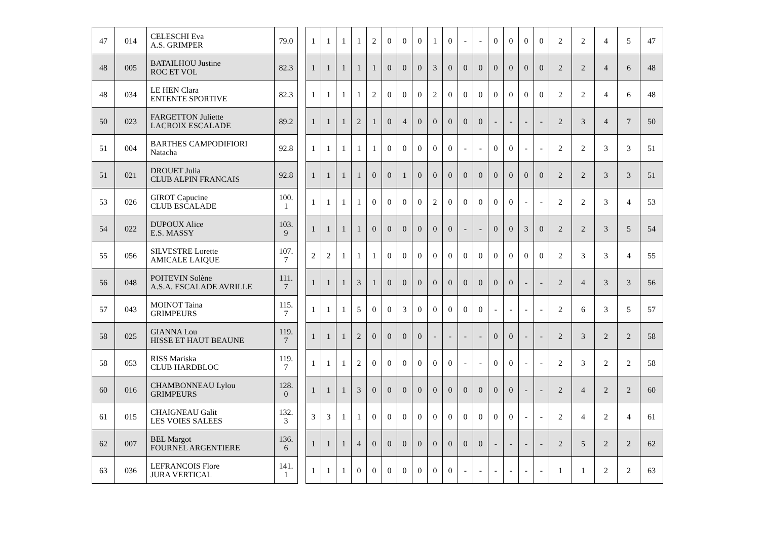| 47 | 014 | CELESCHI Eva A.S. GRIMPER | 79.0 |
| 48 | 005 | BATAILHOU Justine ROC ET VOL | 82.3 |
| 48 | 034 | LE HEN Clara ENTENTE SPORTIVE | 82.3 |
| 50 | 023 | FARGETTON Juliette LACROIX ESCALADE | 89.2 |
| 51 | 004 | BARTHES CAMPODIFIORI Natacha | 92.8 |
| 51 | 021 | DROUET Julia CLUB ALPIN FRANCAIS | 92.8 |
| 53 | 026 | GIROT Capucine CLUB ESCALADE | 100. 1 |
| 54 | 022 | DUPOUX Alice E.S. MASSY | 103. 9 |
| 55 | 056 | SILVESTRE Lorette AMICALE LAIQUE | 107. 7 |
| 56 | 048 | POITEVIN Solène A.S.A. ESCALADE AVRILLE | 111. 7 |
| 57 | 043 | MOINOT Taina GRIMPEURS | 115. 7 |
| 58 | 025 | GIANNA Lou HISSE ET HAUT BEAUNE | 119. 7 |
| 58 | 053 | RISS Mariska CLUB HARDBLOC | 119. 7 |
| 60 | 016 | CHAMBONNEAU Lylou GRIMPEURS | 128. 0 |
| 61 | 015 | CHAIGNEAU Galit LES VOIES SALEES | 132. 3 |
| 62 | 007 | BEL Margot FOURNEL ARGENTIERE | 136. 6 |
| 63 | 036 | LEFRANCOIS Flore JURA VERTICAL | 141. 1 |
| 1 | 1 | 1 | 1 | 2 | 0 | 0 | 0 | 1 | 0 | - | - | 0 | 0 | 0 | 0 | 2 | 2 | 4 | 5 | 47 |
| 1 | 1 | 1 | 1 | 1 | 0 | 0 | 0 | 3 | 0 | 0 | 0 | 0 | 0 | 0 | 0 | 2 | 2 | 4 | 6 | 48 |
| 1 | 1 | 1 | 1 | 2 | 0 | 0 | 0 | 2 | 0 | 0 | 0 | 0 | 0 | 0 | 0 | 2 | 2 | 4 | 6 | 48 |
| 1 | 1 | 1 | 2 | 1 | 0 | 4 | 0 | 0 | 0 | 0 | 0 | - | - | - | - | 2 | 3 | 4 | 7 | 50 |
| 1 | 1 | 1 | 1 | 1 | 0 | 0 | 0 | 0 | 0 | - | - | 0 | 0 | - | - | 2 | 2 | 3 | 3 | 51 |
| 1 | 1 | 1 | 1 | 0 | 0 | 1 | 0 | 0 | 0 | 0 | 0 | 0 | 0 | 0 | 0 | 2 | 2 | 3 | 3 | 51 |
| 1 | 1 | 1 | 1 | 0 | 0 | 0 | 0 | 2 | 0 | 0 | 0 | 0 | 0 | - | - | 2 | 2 | 3 | 4 | 53 |
| 1 | 1 | 1 | 1 | 0 | 0 | 0 | 0 | 0 | 0 | - | - | 0 | 0 | 3 | 0 | 2 | 2 | 3 | 5 | 54 |
| 2 | 2 | 1 | 1 | 1 | 0 | 0 | 0 | 0 | 0 | 0 | 0 | 0 | 0 | 0 | 0 | 2 | 3 | 3 | 4 | 55 |
| 1 | 1 | 1 | 3 | 1 | 0 | 0 | 0 | 0 | 0 | 0 | 0 | 0 | 0 | - | - | 2 | 4 | 3 | 3 | 56 |
| 1 | 1 | 1 | 5 | 0 | 0 | 3 | 0 | 0 | 0 | 0 | 0 | - | - | - | - | 2 | 6 | 3 | 5 | 57 |
| 1 | 1 | 1 | 2 | 0 | 0 | 0 | 0 | - | - | - | - | 0 | 0 | - | - | 2 | 3 | 2 | 2 | 58 |
| 1 | 1 | 1 | 2 | 0 | 0 | 0 | 0 | 0 | 0 | - | - | 0 | 0 | - | - | 2 | 3 | 2 | 2 | 58 |
| 1 | 1 | 1 | 3 | 0 | 0 | 0 | 0 | 0 | 0 | 0 | 0 | 0 | 0 | - | - | 2 | 4 | 2 | 2 | 60 |
| 3 | 3 | 1 | 1 | 0 | 0 | 0 | 0 | 0 | 0 | 0 | 0 | 0 | 0 | - | - | 2 | 4 | 2 | 4 | 61 |
| 1 | 1 | 1 | 4 | 0 | 0 | 0 | 0 | 0 | 0 | 0 | 0 | - | - | - | - | 2 | 5 | 2 | 2 | 62 |
| 1 | 1 | 1 | 0 | 0 | 0 | 0 | 0 | 0 | 0 | - | - | - | - | - | - | 1 | 1 | 2 | 2 | 63 |